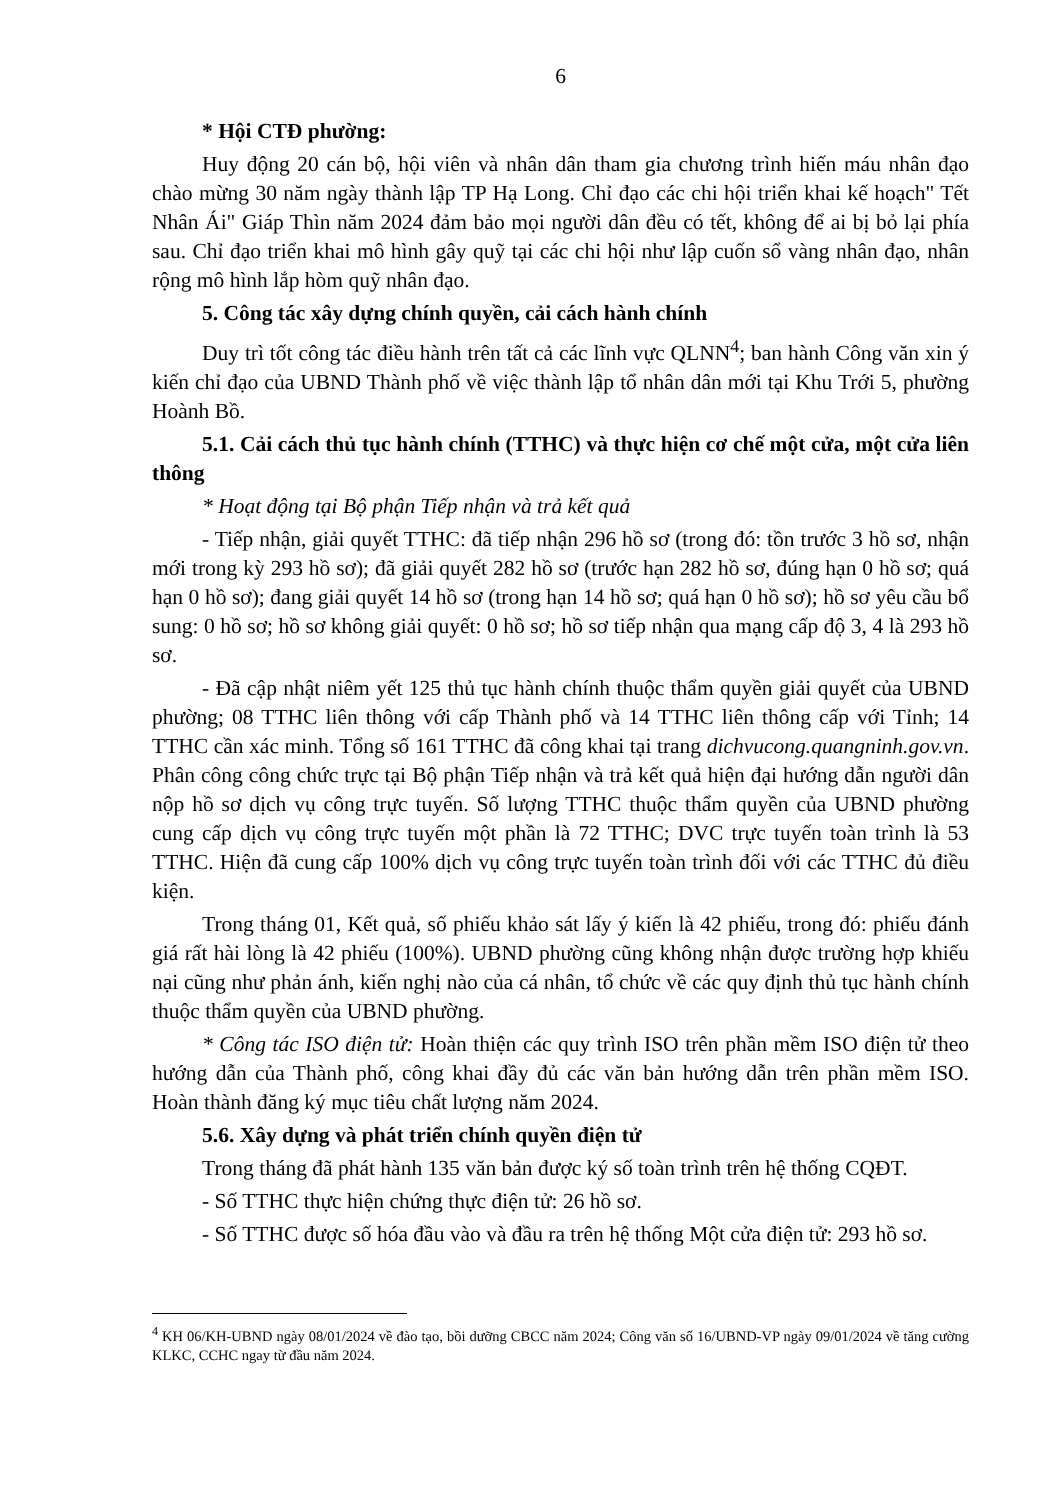6
* Hội CTĐ phường:
Huy động 20 cán bộ, hội viên và nhân dân tham gia chương trình hiến máu nhân đạo chào mừng 30 năm ngày thành lập TP Hạ Long. Chỉ đạo các chi hội triển khai kế hoạch" Tết Nhân Ái" Giáp Thìn năm 2024 đảm bảo mọi người dân đều có tết, không để ai bị bỏ lại phía sau. Chỉ đạo triển khai mô hình gây quỹ tại các chi hội như lập cuốn sổ vàng nhân đạo, nhân rộng mô hình lắp hòm quỹ nhân đạo.
5. Công tác xây dựng chính quyền, cải cách hành chính
Duy trì tốt công tác điều hành trên tất cả các lĩnh vực QLNN<sup>4</sup>; ban hành Công văn xin ý kiến chỉ đạo của UBND Thành phố về việc thành lập tổ nhân dân mới tại Khu Trới 5, phường Hoành Bồ.
5.1. Cải cách thủ tục hành chính (TTHC) và thực hiện cơ chế một cửa, một cửa liên thông
* Hoạt động tại Bộ phận Tiếp nhận và trả kết quả
- Tiếp nhận, giải quyết TTHC: đã tiếp nhận 296 hồ sơ (trong đó: tồn trước 3 hồ sơ, nhận mới trong kỳ 293 hồ sơ); đã giải quyết 282 hồ sơ (trước hạn 282 hồ sơ, đúng hạn 0 hồ sơ; quá hạn 0 hồ sơ); đang giải quyết 14 hồ sơ (trong hạn 14 hồ sơ; quá hạn 0 hồ sơ); hồ sơ yêu cầu bổ sung: 0 hồ sơ; hồ sơ không giải quyết: 0 hồ sơ; hồ sơ tiếp nhận qua mạng cấp độ 3, 4 là 293 hồ sơ.
- Đã cập nhật niêm yết 125 thủ tục hành chính thuộc thẩm quyền giải quyết của UBND phường; 08 TTHC liên thông với cấp Thành phố và 14 TTHC liên thông cấp với Tỉnh; 14 TTHC cần xác minh. Tổng số 161 TTHC đã công khai tại trang dichvucong.quangninh.gov.vn. Phân công công chức trực tại Bộ phận Tiếp nhận và trả kết quả hiện đại hướng dẫn người dân nộp hồ sơ dịch vụ công trực tuyến. Số lượng TTHC thuộc thẩm quyền của UBND phường cung cấp dịch vụ công trực tuyến một phần là 72 TTHC; DVC trực tuyến toàn trình là 53 TTHC. Hiện đã cung cấp 100% dịch vụ công trực tuyến toàn trình đối với các TTHC đủ điều kiện.
Trong tháng 01, Kết quả, số phiếu khảo sát lấy ý kiến là 42 phiếu, trong đó: phiếu đánh giá rất hài lòng là 42 phiếu (100%). UBND phường cũng không nhận được trường hợp khiếu nại cũng như phản ánh, kiến nghị nào của cá nhân, tổ chức về các quy định thủ tục hành chính thuộc thẩm quyền của UBND phường.
* Công tác ISO điện tử: Hoàn thiện các quy trình ISO trên phần mềm ISO điện tử theo hướng dẫn của Thành phố, công khai đầy đủ các văn bản hướng dẫn trên phần mềm ISO. Hoàn thành đăng ký mục tiêu chất lượng năm 2024.
5.6. Xây dựng và phát triển chính quyền điện tử
Trong tháng đã phát hành 135 văn bản được ký số toàn trình trên hệ thống CQĐT.
- Số TTHC thực hiện chứng thực điện tử: 26 hồ sơ.
- Số TTHC được số hóa đầu vào và đầu ra trên hệ thống Một cửa điện tử: 293 hồ sơ.
<sup>4</sup> KH 06/KH-UBND ngày 08/01/2024 về đào tạo, bồi dưỡng CBCC năm 2024; Công văn số 16/UBND-VP ngày 09/01/2024 về tăng cường KLKC, CCHC ngay từ đầu năm 2024.